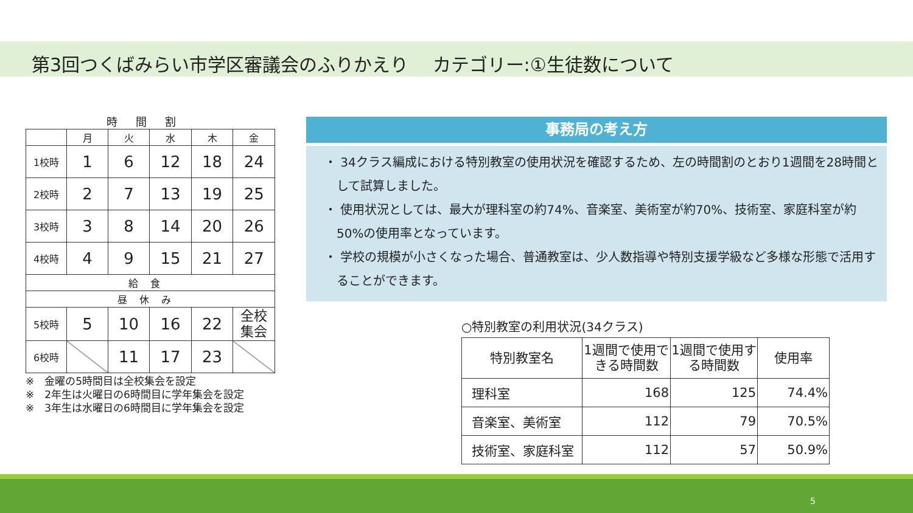第3回つくばみらい市学区審議会のふりかえり　 カテゴリー:①生徒数について
時間割
| | 月 | 火 | 水 | 木 | 金 |
| 1校時 | 1 | 6 | 12 | 18 | 24 |
| 2校時 | 2 | 7 | 13 | 19 | 25 |
| 3校時 | 3 | 8 | 14 | 20 | 26 |
| 4校時 | 4 | 9 | 15 | 21 | 27 |
| 給食 | | | | | |
| 昼休み | | | | | |
| 5校時 | 5 | 10 | 16 | 22 | 全校 集会 |
| 6校時 | | 11 | 17 | 23 | |
※　金曜の5時間目は全校集会を設定
※　2年生は火曜日の6時間目に学年集会を設定
※　3年生は水曜日の6時間目に学年集会を設定
事務局の考え方
・ 34クラス編成における特別教室の使用状況を確認するため、左の時間割のとおり1週間を28時間として試算しました。
・ 使用状況としては、最大が理科室の約74%、音楽室、美術室が約70%、技術室、家庭科室が約50%の使用率となっています。
・ 学校の規模が小さくなった場合、普通教室は、少人数指導や特別支援学級など多様な形態で活用することができます。
○特別教室の利用状況(34クラス)
| 特別教室名 | 1週間で使用できる時間数 | 1週間で使用する時間数 | 使用率 |
| --- | --- | --- | --- |
| 理科室 | 168 | 125 | 74.4% |
| 音楽室、美術室 | 112 | 79 | 70.5% |
| 技術室、家庭科室 | 112 | 57 | 50.9% |
5